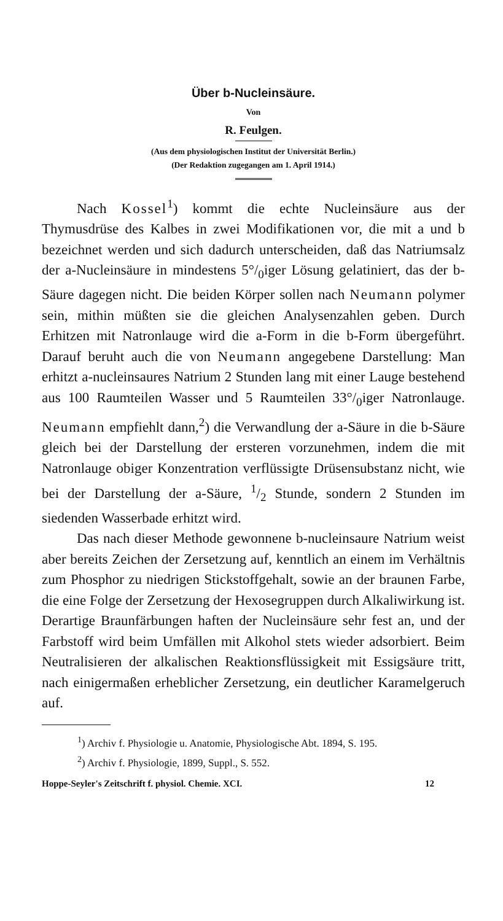Über b-Nucleinsäure.
Von
R. Feulgen.
(Aus dem physiologischen Institut der Universität Berlin.)
(Der Redaktion zugegangen am 1. April 1914.)
Nach Kossel<sup>1</sup>) kommt die echte Nucleinsäure aus der Thymusdrüse des Kalbes in zwei Modifikationen vor, die mit a und b bezeichnet werden und sich dadurch unterscheiden, daß das Natriumsalz der a-Nucleinsäure in mindestens 5°/<sub>0</sub>iger Lösung gelatiniert, das der b-Säure dagegen nicht. Die beiden Körper sollen nach Neumann polymer sein, mithin müßten sie die gleichen Analysenzahlen geben. Durch Erhitzen mit Natronlauge wird die a-Form in die b-Form übergeführt. Darauf beruht auch die von Neumann angegebene Darstellung: Man erhitzt a-nucleinsaures Natrium 2 Stunden lang mit einer Lauge bestehend aus 100 Raumteilen Wasser und 5 Raumteilen 33°/<sub>0</sub>iger Natronlauge. Neumann empfiehlt dann,<sup>2</sup>) die Verwandlung der a-Säure in die b-Säure gleich bei der Darstellung der ersteren vorzunehmen, indem die mit Natronlauge obiger Konzentration verflüssigte Drüsensubstanz nicht, wie bei der Darstellung der a-Säure, 1/2 Stunde, sondern 2 Stunden im siedenden Wasserbade erhitzt wird.
Das nach dieser Methode gewonnene b-nucleinsaure Natrium weist aber bereits Zeichen der Zersetzung auf, kenntlich an einem im Verhältnis zum Phosphor zu niedrigen Stickstoffgehalt, sowie an der braunen Farbe, die eine Folge der Zersetzung der Hexosegruppen durch Alkaliwirkung ist. Derartige Braunfärbungen haften der Nucleinsäure sehr fest an, und der Farbstoff wird beim Umfällen mit Alkohol stets wieder adsorbiert. Beim Neutralisieren der alkalischen Reaktionsflüssigkeit mit Essigsäure tritt, nach einigermaßen erheblicher Zersetzung, ein deutlicher Karamelgeruch auf.
<sup>1</sup>) Archiv f. Physiologie u. Anatomie, Physiologische Abt. 1894, S. 195.
<sup>2</sup>) Archiv f. Physiologie, 1899, Suppl., S. 552.
Hoppe-Seyler's Zeitschrift f. physiol. Chemie. XCI. 12